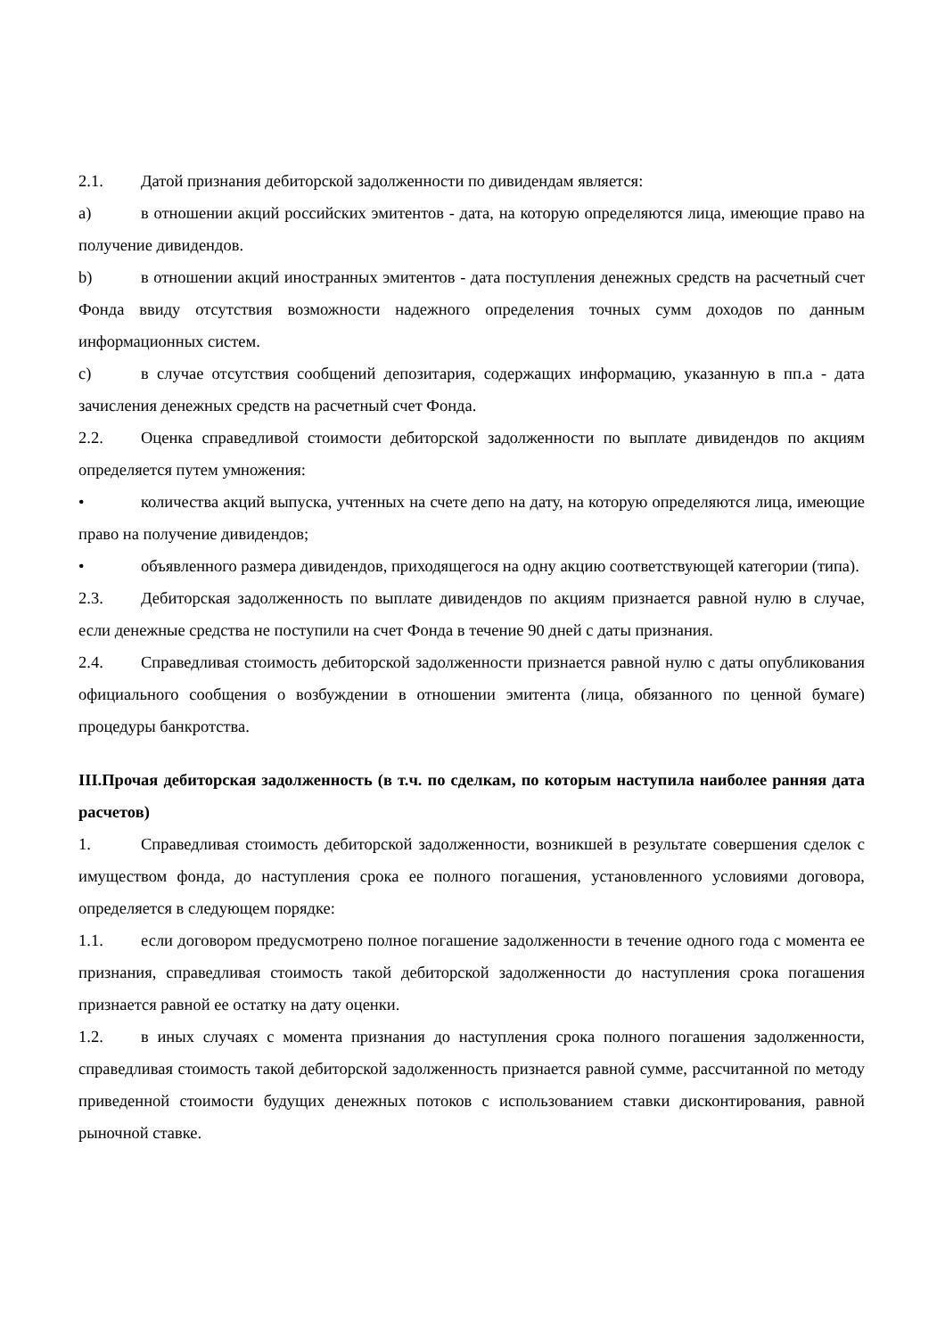2.1. Датой признания дебиторской задолженности по дивидендам является:
a) в отношении акций российских эмитентов - дата, на которую определяются лица, имеющие право на получение дивидендов.
b) в отношении акций иностранных эмитентов - дата поступления денежных средств на расчетный счет Фонда ввиду отсутствия возможности надежного определения точных сумм доходов по данным информационных систем.
c) в случае отсутствия сообщений депозитария, содержащих информацию, указанную в пп.а - дата зачисления денежных средств на расчетный счет Фонда.
2.2. Оценка справедливой стоимости дебиторской задолженности по выплате дивидендов по акциям определяется путем умножения:
• количества акций выпуска, учтенных на счете депо на дату, на которую определяются лица, имеющие право на получение дивидендов;
• объявленного размера дивидендов, приходящегося на одну акцию соответствующей категории (типа).
2.3. Дебиторская задолженность по выплате дивидендов по акциям признается равной нулю в случае, если денежные средства не поступили на счет Фонда в течение 90 дней с даты признания.
2.4. Справедливая стоимость дебиторской задолженности признается равной нулю с даты опубликования официального сообщения о возбуждении в отношении эмитента (лица, обязанного по ценной бумаге) процедуры банкротства.
III.Прочая дебиторская задолженность (в т.ч. по сделкам, по которым наступила наиболее ранняя дата расчетов)
1. Справедливая стоимость дебиторской задолженности, возникшей в результате совершения сделок с имуществом фонда, до наступления срока ее полного погашения, установленного условиями договора, определяется в следующем порядке:
1.1. если договором предусмотрено полное погашение задолженности в течение одного года с момента ее признания, справедливая стоимость такой дебиторской задолженности до наступления срока погашения признается равной ее остатку на дату оценки.
1.2. в иных случаях с момента признания до наступления срока полного погашения задолженности, справедливая стоимость такой дебиторской задолженность признается равной сумме, рассчитанной по методу приведенной стоимости будущих денежных потоков с использованием ставки дисконтирования, равной рыночной ставке.